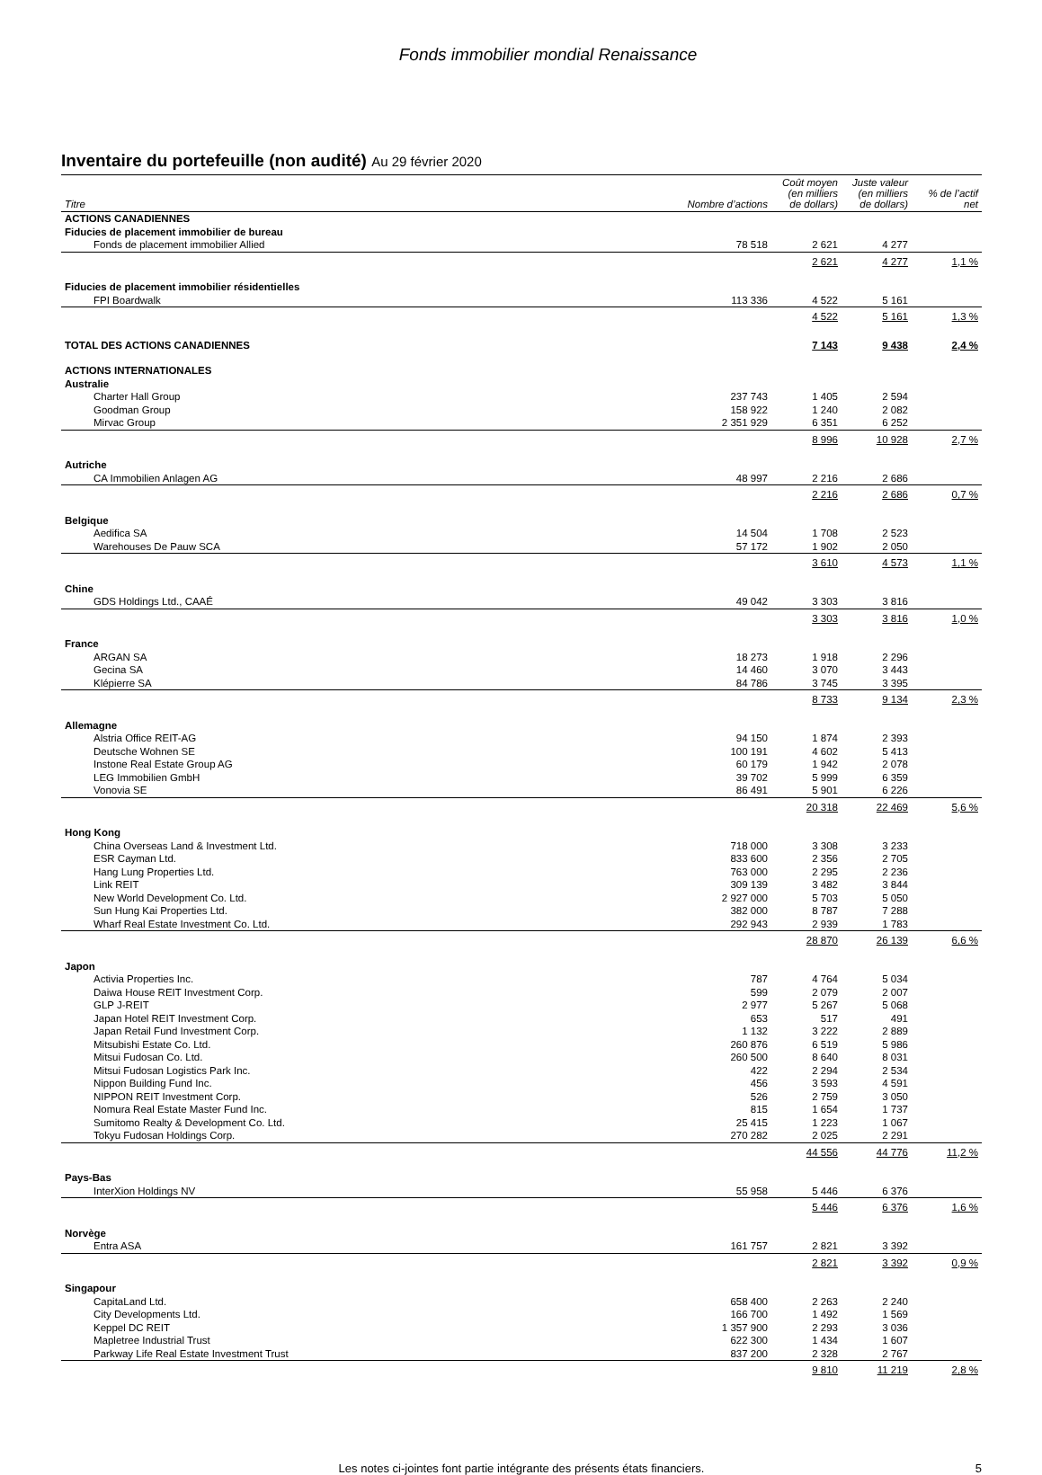Fonds immobilier mondial Renaissance
Inventaire du portefeuille (non audité) Au 29 février 2020
| Titre | Nombre d’actions | Coût moyen (en milliers de dollars) | Juste valeur (en milliers de dollars) | % de l’actif net |
| --- | --- | --- | --- | --- |
| ACTIONS CANADIENNES | | | | |
| Fiducies de placement immobilier de bureau | | | | |
| Fonds de placement immobilier Allied | 78 518 | 2 621 | 4 277 | |
| | | 2 621 | 4 277 | 1,1 % |
| Fiducies de placement immobilier résidentielles | | | | |
| FPI Boardwalk | 113 336 | 4 522 | 5 161 | |
| | | 4 522 | 5 161 | 1,3 % |
| TOTAL DES ACTIONS CANADIENNES | | 7 143 | 9 438 | 2,4 % |
| ACTIONS INTERNATIONALES | | | | |
| Australie | | | | |
| Charter Hall Group | 237 743 | 1 405 | 2 594 | |
| Goodman Group | 158 922 | 1 240 | 2 082 | |
| Mirvac Group | 2 351 929 | 6 351 | 6 252 | |
| | | 8 996 | 10 928 | 2,7 % |
| Autriche | | | | |
| CA Immobilien Anlagen AG | 48 997 | 2 216 | 2 686 | |
| | | 2 216 | 2 686 | 0,7 % |
| Belgique | | | | |
| Aedifica SA | 14 504 | 1 708 | 2 523 | |
| Warehouses De Pauw SCA | 57 172 | 1 902 | 2 050 | |
| | | 3 610 | 4 573 | 1,1 % |
| Chine | | | | |
| GDS Holdings Ltd., CAAÉ | 49 042 | 3 303 | 3 816 | |
| | | 3 303 | 3 816 | 1,0 % |
| France | | | | |
| ARGAN SA | 18 273 | 1 918 | 2 296 | |
| Gecina SA | 14 460 | 3 070 | 3 443 | |
| Klépierre SA | 84 786 | 3 745 | 3 395 | |
| | | 8 733 | 9 134 | 2,3 % |
| Allemagne | | | | |
| Alstria Office REIT-AG | 94 150 | 1 874 | 2 393 | |
| Deutsche Wohnen SE | 100 191 | 4 602 | 5 413 | |
| Instone Real Estate Group AG | 60 179 | 1 942 | 2 078 | |
| LEG Immobilien GmbH | 39 702 | 5 999 | 6 359 | |
| Vonovia SE | 86 491 | 5 901 | 6 226 | |
| | | 20 318 | 22 469 | 5,6 % |
| Hong Kong | | | | |
| China Overseas Land & Investment Ltd. | 718 000 | 3 308 | 3 233 | |
| ESR Cayman Ltd. | 833 600 | 2 356 | 2 705 | |
| Hang Lung Properties Ltd. | 763 000 | 2 295 | 2 236 | |
| Link REIT | 309 139 | 3 482 | 3 844 | |
| New World Development Co. Ltd. | 2 927 000 | 5 703 | 5 050 | |
| Sun Hung Kai Properties Ltd. | 382 000 | 8 787 | 7 288 | |
| Wharf Real Estate Investment Co. Ltd. | 292 943 | 2 939 | 1 783 | |
| | | 28 870 | 26 139 | 6,6 % |
| Japon | | | | |
| Activia Properties Inc. | 787 | 4 764 | 5 034 | |
| Daiwa House REIT Investment Corp. | 599 | 2 079 | 2 007 | |
| GLP J-REIT | 2 977 | 5 267 | 5 068 | |
| Japan Hotel REIT Investment Corp. | 653 | 517 | 491 | |
| Japan Retail Fund Investment Corp. | 1 132 | 3 222 | 2 889 | |
| Mitsubishi Estate Co. Ltd. | 260 876 | 6 519 | 5 986 | |
| Mitsui Fudosan Co. Ltd. | 260 500 | 8 640 | 8 031 | |
| Mitsui Fudosan Logistics Park Inc. | 422 | 2 294 | 2 534 | |
| Nippon Building Fund Inc. | 456 | 3 593 | 4 591 | |
| NIPPON REIT Investment Corp. | 526 | 2 759 | 3 050 | |
| Nomura Real Estate Master Fund Inc. | 815 | 1 654 | 1 737 | |
| Sumitomo Realty & Development Co. Ltd. | 25 415 | 1 223 | 1 067 | |
| Tokyu Fudosan Holdings Corp. | 270 282 | 2 025 | 2 291 | |
| | | 44 556 | 44 776 | 11,2 % |
| Pays-Bas | | | | |
| InterXion Holdings NV | 55 958 | 5 446 | 6 376 | |
| | | 5 446 | 6 376 | 1,6 % |
| Norvège | | | | |
| Entra ASA | 161 757 | 2 821 | 3 392 | |
| | | 2 821 | 3 392 | 0,9 % |
| Singapour | | | | |
| CapitaLand Ltd. | 658 400 | 2 263 | 2 240 | |
| City Developments Ltd. | 166 700 | 1 492 | 1 569 | |
| Keppel DC REIT | 1 357 900 | 2 293 | 3 036 | |
| Mapletree Industrial Trust | 622 300 | 1 434 | 1 607 | |
| Parkway Life Real Estate Investment Trust | 837 200 | 2 328 | 2 767 | |
| | | 9 810 | 11 219 | 2,8 % |
Les notes ci-jointes font partie intégrante des présents états financiers. 5